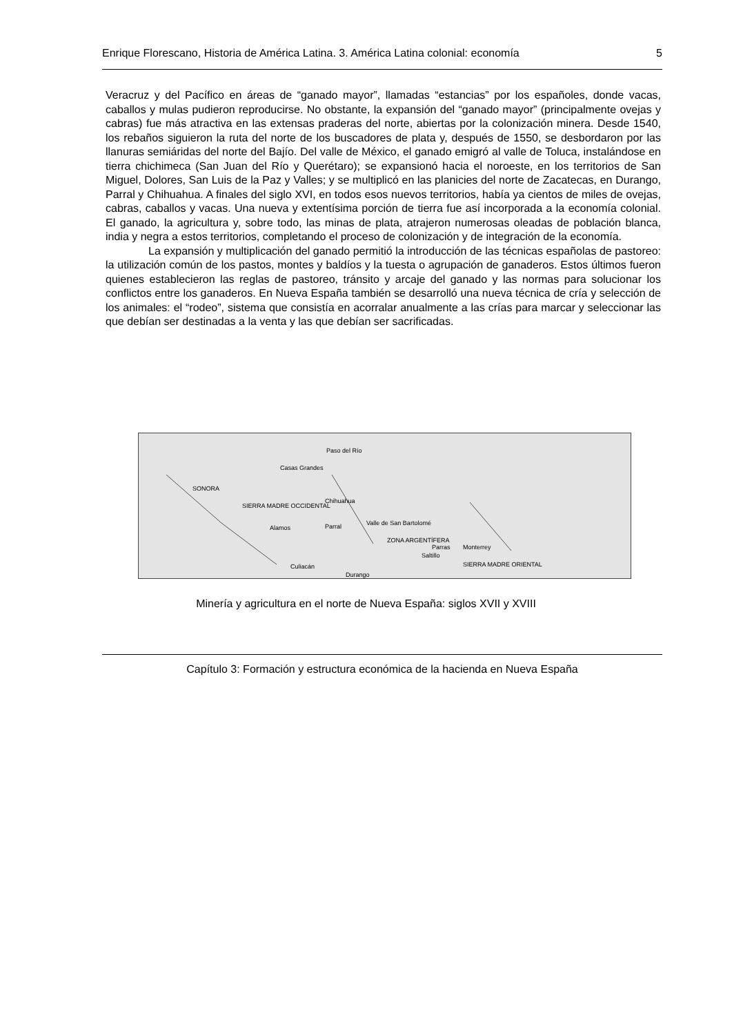Enrique Florescano, Historia de América Latina. 3. América Latina colonial: economía 5
Veracruz y del Pacífico en áreas de “ganado mayor”, llamadas “estancias” por los españoles, donde vacas, caballos y mulas pudieron reproducirse. No obstante, la expansión del “ganado mayor” (principalmente ovejas y cabras) fue más atractiva en las extensas praderas del norte, abiertas por la colonización minera. Desde 1540, los rebaños siguieron la ruta del norte de los buscadores de plata y, después de 1550, se desbordaron por las llanuras semiáridas del norte del Bajío. Del valle de México, el ganado emigró al valle de Toluca, instalándose en tierra chichimeca (San Juan del Río y Querétaro); se expansionó hacia el noroeste, en los territorios de San Miguel, Dolores, San Luis de la Paz y Valles; y se multiplicó en las planicies del norte de Zacatecas, en Durango, Parral y Chihuahua. A finales del siglo XVI, en todos esos nuevos territorios, había ya cientos de miles de ovejas, cabras, caballos y vacas. Una nueva y extentísima porción de tierra fue así incorporada a la economía colonial. El ganado, la agricultura y, sobre todo, las minas de plata, atrajeron numerosas oleadas de población blanca, india y negra a estos territorios, completando el proceso de colonización y de integración de la economía.
La expansión y multiplicación del ganado permitió la introducción de las técnicas españolas de pastoreo: la utilización común de los pastos, montes y baldíos y la tuesta o agrupación de ganaderos. Estos últimos fueron quienes establecieron las reglas de pastoreo, tránsito y arcaje del ganado y las normas para solucionar los conflictos entre los ganaderos. En Nueva España también se desarrolló una nueva técnica de cría y selección de los animales: el “rodeo”, sistema que consistía en acorralar anualmente a las crías para marcar y seleccionar las que debían ser destinadas a la venta y las que debían ser sacrificadas.
Paso del Río
Casas Grandes
SONORA
Chihuahua
Parral Valle de San Bartolomé
Alamos
SIERRA MADRE OCCIDENTAL
ZONA ARGENTÍFERA
Parras Monterrey
Saltillo
Culiacán SIERRA MADRE ORIENTAL
Durango
Minería y agricultura en el norte de Nueva España: siglos XVII y XVIII
Capítulo 3: Formación y estructura económica de la hacienda en Nueva España